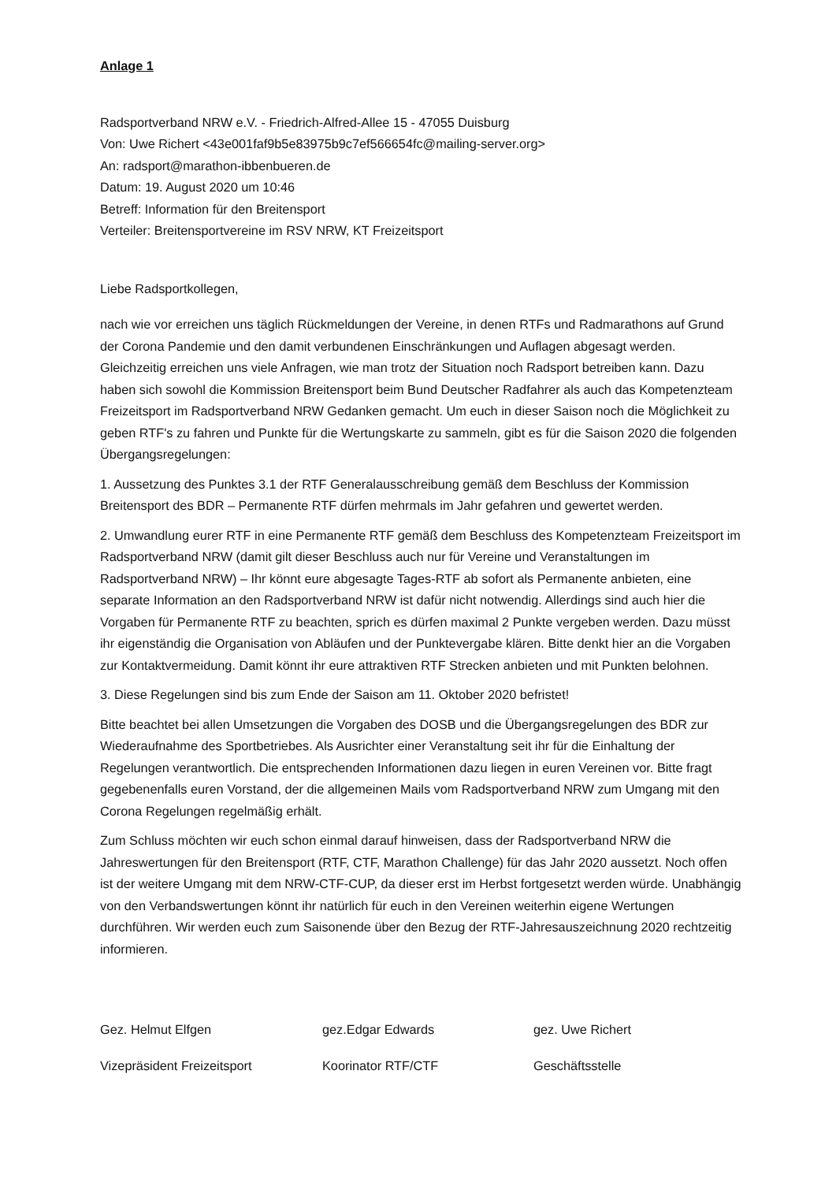Anlage 1
Radsportverband NRW e.V. - Friedrich-Alfred-Allee 15 - 47055 Duisburg
Von: Uwe Richert <43e001faf9b5e83975b9c7ef566654fc@mailing-server.org>
An: radsport@marathon-ibbenbueren.de
Datum: 19. August 2020 um 10:46
Betreff: Information für den Breitensport
Verteiler: Breitensportvereine im RSV NRW, KT Freizeitsport
Liebe Radsportkollegen,
nach wie vor erreichen uns täglich Rückmeldungen der Vereine, in denen RTFs und Radmarathons auf Grund der Corona Pandemie und den damit verbundenen Einschränkungen und Auflagen abgesagt werden. Gleichzeitig erreichen uns viele Anfragen, wie man trotz der Situation noch Radsport betreiben kann. Dazu haben sich sowohl die Kommission Breitensport beim Bund Deutscher Radfahrer als auch das Kompetenzteam Freizeitsport im Radsportverband NRW Gedanken gemacht. Um euch in dieser Saison noch die Möglichkeit zu geben RTF's zu fahren und Punkte für die Wertungskarte zu sammeln, gibt es für die Saison 2020 die folgenden Übergangsregelungen:
1. Aussetzung des Punktes 3.1 der RTF Generalausschreibung gemäß dem Beschluss der Kommission Breitensport des BDR – Permanente RTF dürfen mehrmals im Jahr gefahren und gewertet werden.
2. Umwandlung eurer RTF in eine Permanente RTF gemäß dem Beschluss des Kompetenzteam Freizeitsport im Radsportverband NRW (damit gilt dieser Beschluss auch nur für Vereine und Veranstaltungen im Radsportverband NRW) – Ihr könnt eure abgesagte Tages-RTF ab sofort als Permanente anbieten, eine separate Information an den Radsportverband NRW ist dafür nicht notwendig. Allerdings sind auch hier die Vorgaben für Permanente RTF zu beachten, sprich es dürfen maximal 2 Punkte vergeben werden. Dazu müsst ihr eigenständig die Organisation von Abläufen und der Punktevergabe klären. Bitte denkt hier an die Vorgaben zur Kontaktvermeidung. Damit könnt ihr eure attraktiven RTF Strecken anbieten und mit Punkten belohnen.
3. Diese Regelungen sind bis zum Ende der Saison am 11. Oktober 2020 befristet!
Bitte beachtet bei allen Umsetzungen die Vorgaben des DOSB und die Übergangsregelungen des BDR zur Wiederaufnahme des Sportbetriebes. Als Ausrichter einer Veranstaltung seit ihr für die Einhaltung der Regelungen verantwortlich. Die entsprechenden Informationen dazu liegen in euren Vereinen vor. Bitte fragt gegebenenfalls euren Vorstand, der die allgemeinen Mails vom Radsportverband NRW zum Umgang mit den Corona Regelungen regelmäßig erhält.
Zum Schluss möchten wir euch schon einmal darauf hinweisen, dass der Radsportverband NRW die Jahreswertungen für den Breitensport (RTF, CTF, Marathon Challenge) für das Jahr 2020 aussetzt. Noch offen ist der weitere Umgang mit dem NRW-CTF-CUP, da dieser erst im Herbst fortgesetzt werden würde. Unabhängig von den Verbandswertungen könnt ihr natürlich für euch in den Vereinen weiterhin eigene Wertungen durchführen. Wir werden euch zum Saisonende über den Bezug der RTF-Jahresauszeichnung 2020 rechtzeitig informieren.
Gez. Helmut Elfgen gez.Edgar Edwards gez. Uwe Richert
Vizepräsident Freizeitsport Koorinator RTF/CTF Geschäftsstelle